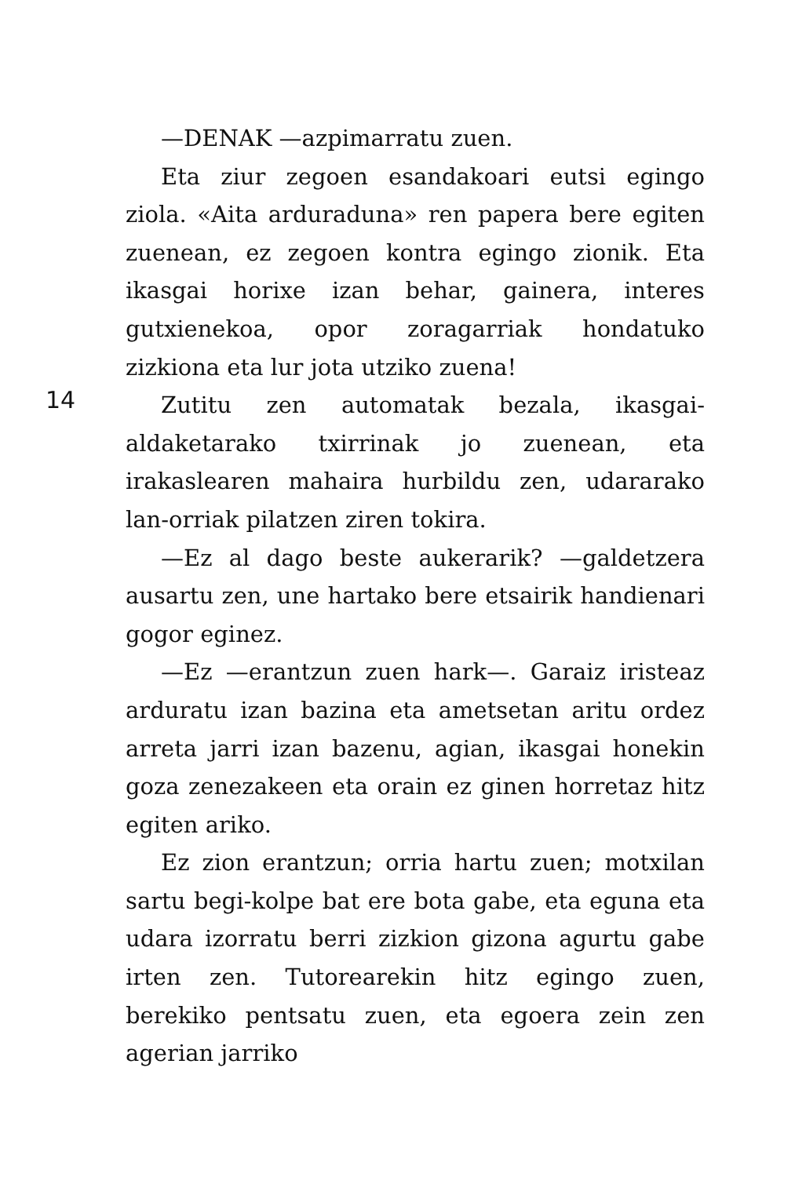—DENAK —azpimarratu zuen.
Eta ziur zegoen esandakoari eutsi egingo ziola. «Aita arduraduna» ren papera bere egiten zuenean, ez zegoen kontra egingo zionik. Eta ikasgai horixe izan behar, gainera, interes gutxienekoa, opor zoragarriak hondatuko zizkiona eta lur jota utziko zuena!
Zutitu zen automatak bezala, ikasgai-aldaketarako txirrinak jo zuenean, eta irakaslearen mahaira hurbildu zen, udararako lan-orriak pilatzen ziren tokira.
—Ez al dago beste aukerarik? —galdetzera ausartu zen, une hartako bere etsairik handienari gogor eginez.
—Ez —erantzun zuen hark—. Garaiz iristeaz arduratu izan bazina eta ametsetan aritu ordez arreta jarri izan bazenu, agian, ikasgai honekin goza zenezakeen eta orain ez ginen horretaz hitz egiten ariko.
Ez zion erantzun; orria hartu zuen; motxilan sartu begi-kolpe bat ere bota gabe, eta eguna eta udara izorratu berri zizkion gizona agurtu gabe irten zen. Tutorearekin hitz egingo zuen, berekiko pentsatu zuen, eta egoera zein zen agerian jarriko
14